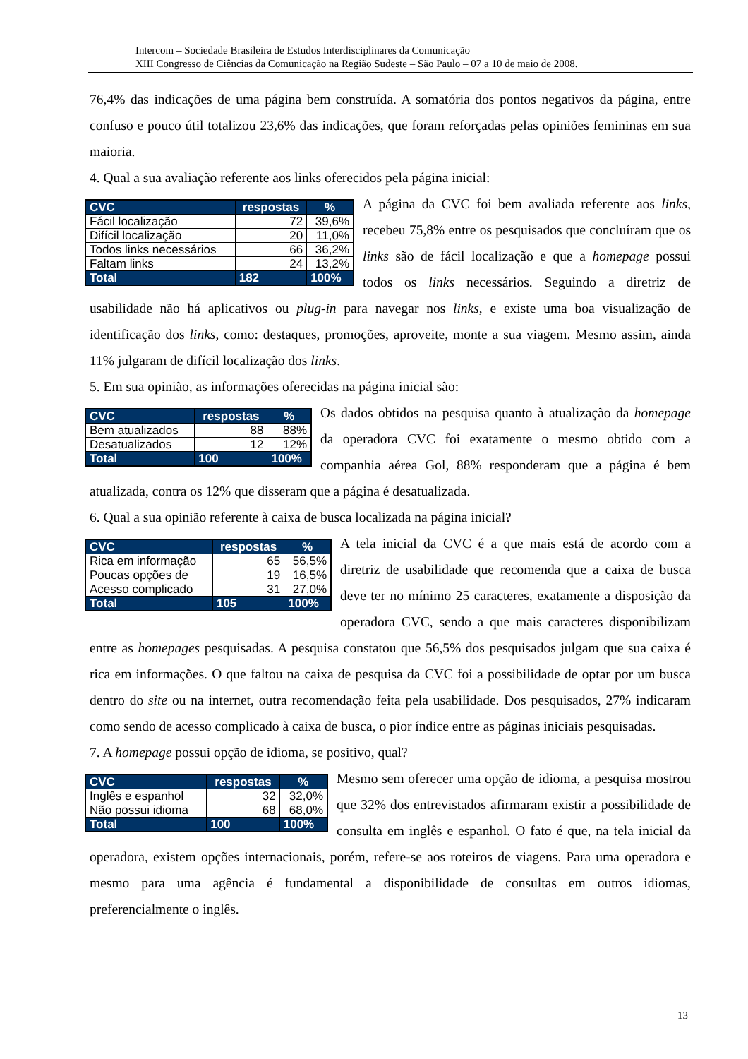Intercom – Sociedade Brasileira de Estudos Interdisciplinares da Comunicação
XIII Congresso de Ciências da Comunicação na Região Sudeste – São Paulo – 07 a 10 de maio de 2008.
76,4% das indicações de uma página bem construída. A somatória dos pontos negativos da página, entre confuso e pouco útil totalizou 23,6% das indicações, que foram reforçadas pelas opiniões femininas em sua maioria.
4. Qual a sua avaliação referente aos links oferecidos pela página inicial:
| CVC | respostas | % |
| --- | --- | --- |
| Fácil localização | 72 | 39,6% |
| Difícil localização | 20 | 11,0% |
| Todos links necessários | 66 | 36,2% |
| Faltam links | 24 | 13,2% |
| Total | 182 | 100% |
A página da CVC foi bem avaliada referente aos links, recebeu 75,8% entre os pesquisados que concluíram que os links são de fácil localização e que a homepage possui todos os links necessários. Seguindo a diretriz de usabilidade não há aplicativos ou plug-in para navegar nos links, e existe uma boa visualização de identificação dos links, como: destaques, promoções, aproveite, monte a sua viagem. Mesmo assim, ainda 11% julgaram de difícil localização dos links.
5. Em sua opinião, as informações oferecidas na página inicial são:
| CVC | respostas | % |
| --- | --- | --- |
| Bem atualizados | 88 | 88% |
| Desatualizados | 12 | 12% |
| Total | 100 | 100% |
Os dados obtidos na pesquisa quanto à atualização da homepage da operadora CVC foi exatamente o mesmo obtido com a companhia aérea Gol, 88% responderam que a página é bem atualizada, contra os 12% que disseram que a página é desatualizada.
6. Qual a sua opinião referente à caixa de busca localizada na página inicial?
| CVC | respostas | % |
| --- | --- | --- |
| Rica em informação | 65 | 56,5% |
| Poucas opções de | 19 | 16,5% |
| Acesso complicado | 31 | 27,0% |
| Total | 105 | 100% |
A tela inicial da CVC é a que mais está de acordo com a diretriz de usabilidade que recomenda que a caixa de busca deve ter no mínimo 25 caracteres, exatamente a disposição da operadora CVC, sendo a que mais caracteres disponibilizam entre as homepages pesquisadas. A pesquisa constatou que 56,5% dos pesquisados julgam que sua caixa é rica em informações. O que faltou na caixa de pesquisa da CVC foi a possibilidade de optar por um busca dentro do site ou na internet, outra recomendação feita pela usabilidade. Dos pesquisados, 27% indicaram como sendo de acesso complicado à caixa de busca, o pior índice entre as páginas iniciais pesquisadas.
7. A homepage possui opção de idioma, se positivo, qual?
| CVC | respostas | % |
| --- | --- | --- |
| Inglês e espanhol | 32 | 32,0% |
| Não possui idioma | 68 | 68,0% |
| Total | 100 | 100% |
Mesmo sem oferecer uma opção de idioma, a pesquisa mostrou que 32% dos entrevistados afirmaram existir a possibilidade de consulta em inglês e espanhol. O fato é que, na tela inicial da operadora, existem opções internacionais, porém, refere-se aos roteiros de viagens. Para uma operadora e mesmo para uma agência é fundamental a disponibilidade de consultas em outros idiomas, preferencialmente o inglês.
13